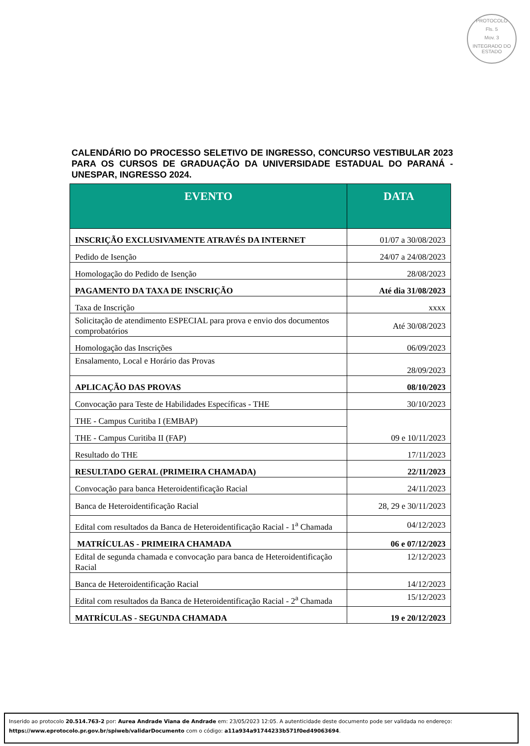PROTOCOLO
Fls. 5
Mov. 3
INTEGRADO DO ESTADO
CALENDÁRIO DO PROCESSO SELETIVO DE INGRESSO, CONCURSO VESTIBULAR 2023 PARA OS CURSOS DE GRADUAÇÃO DA UNIVERSIDADE ESTADUAL DO PARANÁ - UNESPAR, INGRESSO 2024.
| EVENTO | DATA |
| --- | --- |
| INSCRIÇÃO EXCLUSIVAMENTE ATRAVÉS DA INTERNET | 01/07 a 30/08/2023 |
| Pedido de Isenção | 24/07 a 24/08/2023 |
| Homologação do Pedido de Isenção | 28/08/2023 |
| PAGAMENTO DA TAXA DE INSCRIÇÃO | Até dia 31/08/2023 |
| Taxa de Inscrição | xxxx |
| Solicitação de atendimento ESPECIAL para prova e envio dos documentos comprobatórios | Até 30/08/2023 |
| Homologação das Inscrições | 06/09/2023 |
| Ensalamento, Local e Horário das Provas | 28/09/2023 |
| APLICAÇÃO DAS PROVAS | 08/10/2023 |
| Convocação para Teste de Habilidades Específicas - THE | 30/10/2023 |
| THE - Campus Curitiba I (EMBAP) | 09 e 10/11/2023 |
| THE - Campus Curitiba II (FAP) | |
| Resultado do THE | 17/11/2023 |
| RESULTADO GERAL (PRIMEIRA CHAMADA) | 22/11/2023 |
| Convocação para banca Heteroidentificação Racial | 24/11/2023 |
| Banca de Heteroidentificação Racial | 28, 29 e 30/11/2023 |
| Edital com resultados da Banca de Heteroidentificação Racial - 1<sup>a</sup> Chamada | 04/12/2023 |
| MATRÍCULAS - PRIMEIRA CHAMADA | 06 e 07/12/2023 |
| Edital de segunda chamada e convocação para banca de Heteroidentificação Racial | 12/12/2023 |
| Banca de Heteroidentificação Racial | 14/12/2023 |
| Edital com resultados da Banca de Heteroidentificação Racial - 2<sup>a</sup> Chamada | 15/12/2023 |
| MATRÍCULAS - SEGUNDA CHAMADA | 19 e 20/12/2023 |
Inserido ao protocolo 20.514.763-2 por: Aurea Andrade Viana de Andrade em: 23/05/2023 12:05. A autenticidade deste documento pode ser validada no endereço: https://www.eprotocolo.pr.gov.br/spiweb/validarDocumento com o código: a11a934a91744233b571f0ed49063694.